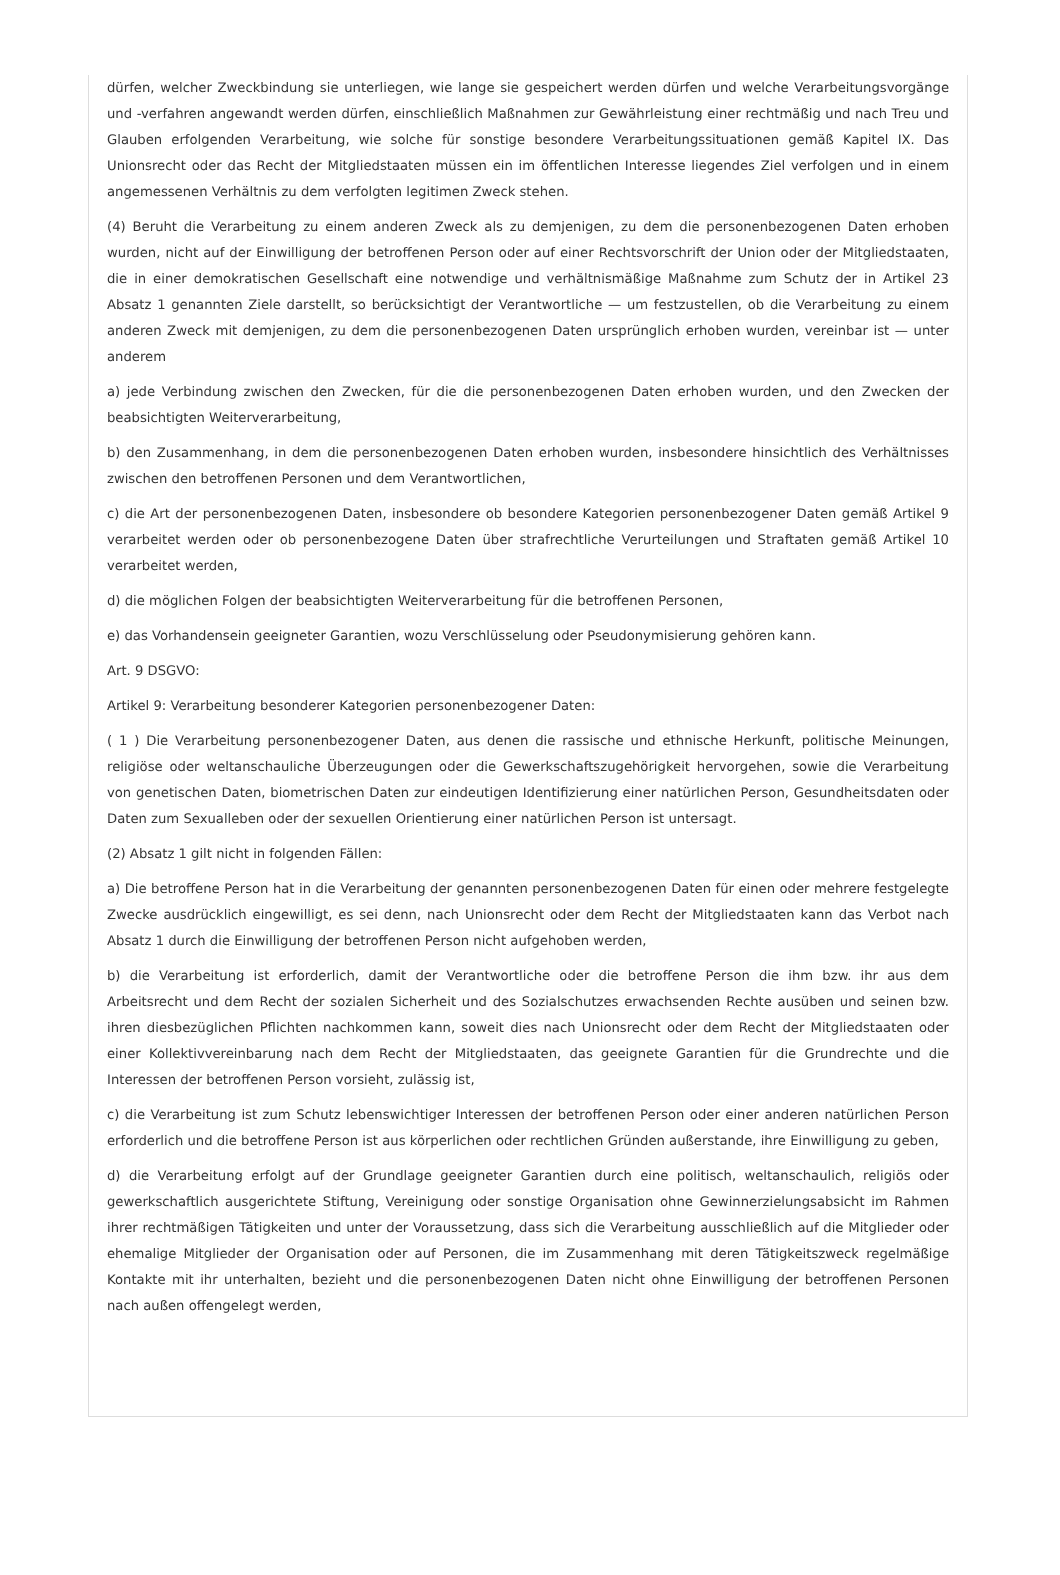dürfen, welcher Zweckbindung sie unterliegen, wie lange sie gespeichert werden dürfen und welche Verarbeitungsvorgänge und -verfahren angewandt werden dürfen, einschließlich Maßnahmen zur Gewährleistung einer rechtmäßig und nach Treu und Glauben erfolgenden Verarbeitung, wie solche für sonstige besondere Verarbeitungssituationen gemäß Kapitel IX. Das Unionsrecht oder das Recht der Mitgliedstaaten müssen ein im öffentlichen Interesse liegendes Ziel verfolgen und in einem angemessenen Verhältnis zu dem verfolgten legitimen Zweck stehen.
(4) Beruht die Verarbeitung zu einem anderen Zweck als zu demjenigen, zu dem die personenbezogenen Daten erhoben wurden, nicht auf der Einwilligung der betroffenen Person oder auf einer Rechtsvorschrift der Union oder der Mitgliedstaaten, die in einer demokratischen Gesellschaft eine notwendige und verhältnismäßige Maßnahme zum Schutz der in Artikel 23 Absatz 1 genannten Ziele darstellt, so berücksichtigt der Verantwortliche — um festzustellen, ob die Verarbeitung zu einem anderen Zweck mit demjenigen, zu dem die personenbezogenen Daten ursprünglich erhoben wurden, vereinbar ist — unter anderem
a) jede Verbindung zwischen den Zwecken, für die die personenbezogenen Daten erhoben wurden, und den Zwecken der beabsichtigten Weiterverarbeitung,
b) den Zusammenhang, in dem die personenbezogenen Daten erhoben wurden, insbesondere hinsichtlich des Verhältnisses zwischen den betroffenen Personen und dem Verantwortlichen,
c) die Art der personenbezogenen Daten, insbesondere ob besondere Kategorien personenbezogener Daten gemäß Artikel 9 verarbeitet werden oder ob personenbezogene Daten über strafrechtliche Verurteilungen und Straftaten gemäß Artikel 10 verarbeitet werden,
d) die möglichen Folgen der beabsichtigten Weiterverarbeitung für die betroffenen Personen,
e) das Vorhandensein geeigneter Garantien, wozu Verschlüsselung oder Pseudonymisierung gehören kann.
Art. 9 DSGVO:
Artikel 9: Verarbeitung besonderer Kategorien personenbezogener Daten:
( 1 ) Die Verarbeitung personenbezogener Daten, aus denen die rassische und ethnische Herkunft, politische Meinungen, religiöse oder weltanschauliche Überzeugungen oder die Gewerkschaftszugehörigkeit hervorgehen, sowie die Verarbeitung von genetischen Daten, biometrischen Daten zur eindeutigen Identifizierung einer natürlichen Person, Gesundheitsdaten oder Daten zum Sexualleben oder der sexuellen Orientierung einer natürlichen Person ist untersagt.
(2) Absatz 1 gilt nicht in folgenden Fällen:
a) Die betroffene Person hat in die Verarbeitung der genannten personenbezogenen Daten für einen oder mehrere festgelegte Zwecke ausdrücklich eingewilligt, es sei denn, nach Unionsrecht oder dem Recht der Mitgliedstaaten kann das Verbot nach Absatz 1 durch die Einwilligung der betroffenen Person nicht aufgehoben werden,
b) die Verarbeitung ist erforderlich, damit der Verantwortliche oder die betroffene Person die ihm bzw. ihr aus dem Arbeitsrecht und dem Recht der sozialen Sicherheit und des Sozialschutzes erwachsenden Rechte ausüben und seinen bzw. ihren diesbezüglichen Pflichten nachkommen kann, soweit dies nach Unionsrecht oder dem Recht der Mitgliedstaaten oder einer Kollektivvereinbarung nach dem Recht der Mitgliedstaaten, das geeignete Garantien für die Grundrechte und die Interessen der betroffenen Person vorsieht, zulässig ist,
c) die Verarbeitung ist zum Schutz lebenswichtiger Interessen der betroffenen Person oder einer anderen natürlichen Person erforderlich und die betroffene Person ist aus körperlichen oder rechtlichen Gründen außerstande, ihre Einwilligung zu geben,
d) die Verarbeitung erfolgt auf der Grundlage geeigneter Garantien durch eine politisch, weltanschaulich, religiös oder gewerkschaftlich ausgerichtete Stiftung, Vereinigung oder sonstige Organisation ohne Gewinnerzielungsabsicht im Rahmen ihrer rechtmäßigen Tätigkeiten und unter der Voraussetzung, dass sich die Verarbeitung ausschließlich auf die Mitglieder oder ehemalige Mitglieder der Organisation oder auf Personen, die im Zusammenhang mit deren Tätigkeitszweck regelmäßige Kontakte mit ihr unterhalten, bezieht und die personenbezogenen Daten nicht ohne Einwilligung der betroffenen Personen nach außen offengelegt werden,